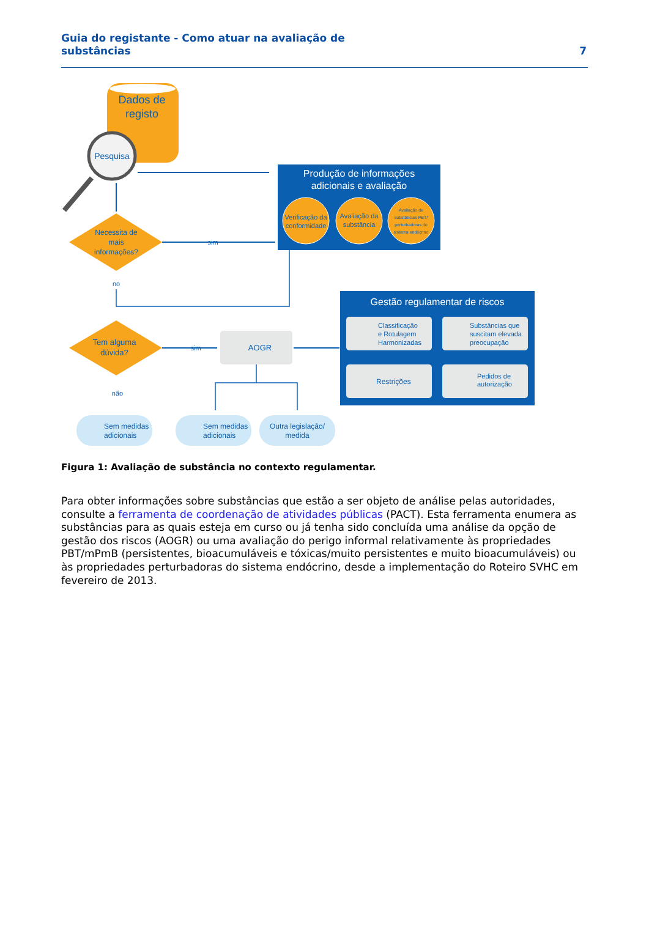Guia do registante - Como atuar na avaliação de substâncias
7
Dados de
registo
Pesquisa
Produção de informações
adicionais e avaliação
Verificação da
conformidade
Avaliação da
substância
Avaliação de
substâncias PBT/
perturbadoras do
sistema endócrino
Necessita de
mais
informações?
sim
no
Tem alguma
dúvida?
sim
AOGR
Gestão regulamentar de riscos
Classificação
e Rotulagem
Harmonizadas
Substâncias que
suscitam elevada
preocupação
Restrições
Pedidos de
autorização
não
Sem medidas
adicionais
Sem medidas
adicionais
Outra legislação/
medida
Figura 1: Avaliação de substância no contexto regulamentar.
Para obter informações sobre substâncias que estão a ser objeto de análise pelas autoridades, consulte a ferramenta de coordenação de atividades públicas (PACT). Esta ferramenta enumera as substâncias para as quais esteja em curso ou já tenha sido concluída uma análise da opção de gestão dos riscos (AOGR) ou uma avaliação do perigo informal relativamente às propriedades PBT/mPmB (persistentes, bioacumuláveis e tóxicas/muito persistentes e muito bioacumuláveis) ou às propriedades perturbadoras do sistema endócrino, desde a implementação do Roteiro SVHC em fevereiro de 2013.